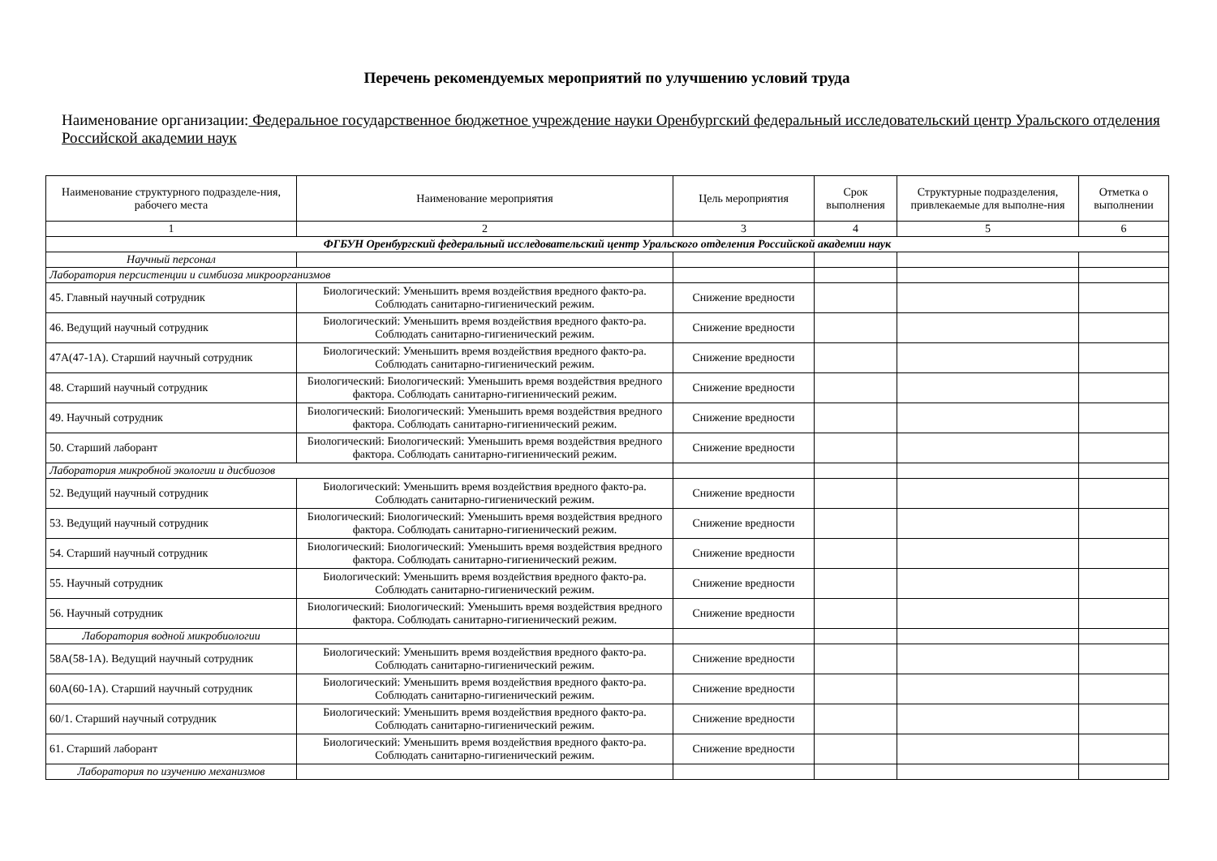Перечень рекомендуемых мероприятий по улучшению условий труда
Наименование организации: Федеральное государственное бюджетное учреждение науки Оренбургский федеральный исследовательский центр Уральского отделения Российской академии наук
| Наименование структурного подразделе-ния, рабочего места | Наименование мероприятия | Цель мероприятия | Срок выполнения | Структурные подразделения, привлекаемые для выполне-ния | Отметка о выполнении |
| --- | --- | --- | --- | --- | --- |
| 1 | 2 | 3 | 4 | 5 | 6 |
| ФГБУН Оренбургский федеральный исследовательский центр Уральского отделения Российской академии наук | | | | | |
| Научный персонал | | | | | |
| Лаборатория персистенции и симбиоза микроорганизмов | | | | | |
| 45. Главный научный сотрудник | Биологический: Уменьшить время воздействия вредного факто-ра. Соблюдать санитарно-гигиенический режим. | Снижение вредности | | | |
| 46. Ведущий научный сотрудник | Биологический: Уменьшить время воздействия вредного факто-ра. Соблюдать санитарно-гигиенический режим. | Снижение вредности | | | |
| 47А(47-1А). Старший научный сотрудник | Биологический: Уменьшить время воздействия вредного факто-ра. Соблюдать санитарно-гигиенический режим. | Снижение вредности | | | |
| 48. Старший научный сотрудник | Биологический: Биологический: Уменьшить время воздействия вредного фактора. Соблюдать санитарно-гигиенический режим. | Снижение вредности | | | |
| 49. Научный сотрудник | Биологический: Биологический: Уменьшить время воздействия вредного фактора. Соблюдать санитарно-гигиенический режим. | Снижение вредности | | | |
| 50. Старший лаборант | Биологический: Биологический: Уменьшить время воздействия вредного фактора. Соблюдать санитарно-гигиенический режим. | Снижение вредности | | | |
| Лаборатория микробной экологии и дисбиозов | | | | | |
| 52. Ведущий научный сотрудник | Биологический: Уменьшить время воздействия вредного факто-ра. Соблюдать санитарно-гигиенический режим. | Снижение вредности | | | |
| 53. Ведущий научный сотрудник | Биологический: Биологический: Уменьшить время воздействия вредного фактора. Соблюдать санитарно-гигиенический режим. | Снижение вредности | | | |
| 54. Старший научный сотрудник | Биологический: Биологический: Уменьшить время воздействия вредного фактора. Соблюдать санитарно-гигиенический режим. | Снижение вредности | | | |
| 55. Научный сотрудник | Биологический: Уменьшить время воздействия вредного факто-ра. Соблюдать санитарно-гигиенический режим. | Снижение вредности | | | |
| 56. Научный сотрудник | Биологический: Биологический: Уменьшить время воздействия вредного фактора. Соблюдать санитарно-гигиенический режим. | Снижение вредности | | | |
| Лаборатория водной микробиологии | | | | | |
| 58А(58-1А). Ведущий научный сотрудник | Биологический: Уменьшить время воздействия вредного факто-ра. Соблюдать санитарно-гигиенический режим. | Снижение вредности | | | |
| 60А(60-1А). Старший научный сотрудник | Биологический: Уменьшить время воздействия вредного факто-ра. Соблюдать санитарно-гигиенический режим. | Снижение вредности | | | |
| 60/1. Старший научный сотрудник | Биологический: Уменьшить время воздействия вредного факто-ра. Соблюдать санитарно-гигиенический режим. | Снижение вредности | | | |
| 61. Старший лаборант | Биологический: Уменьшить время воздействия вредного факто-ра. Соблюдать санитарно-гигиенический режим. | Снижение вредности | | | |
| Лаборатория по изучению механизмов | | | | | |